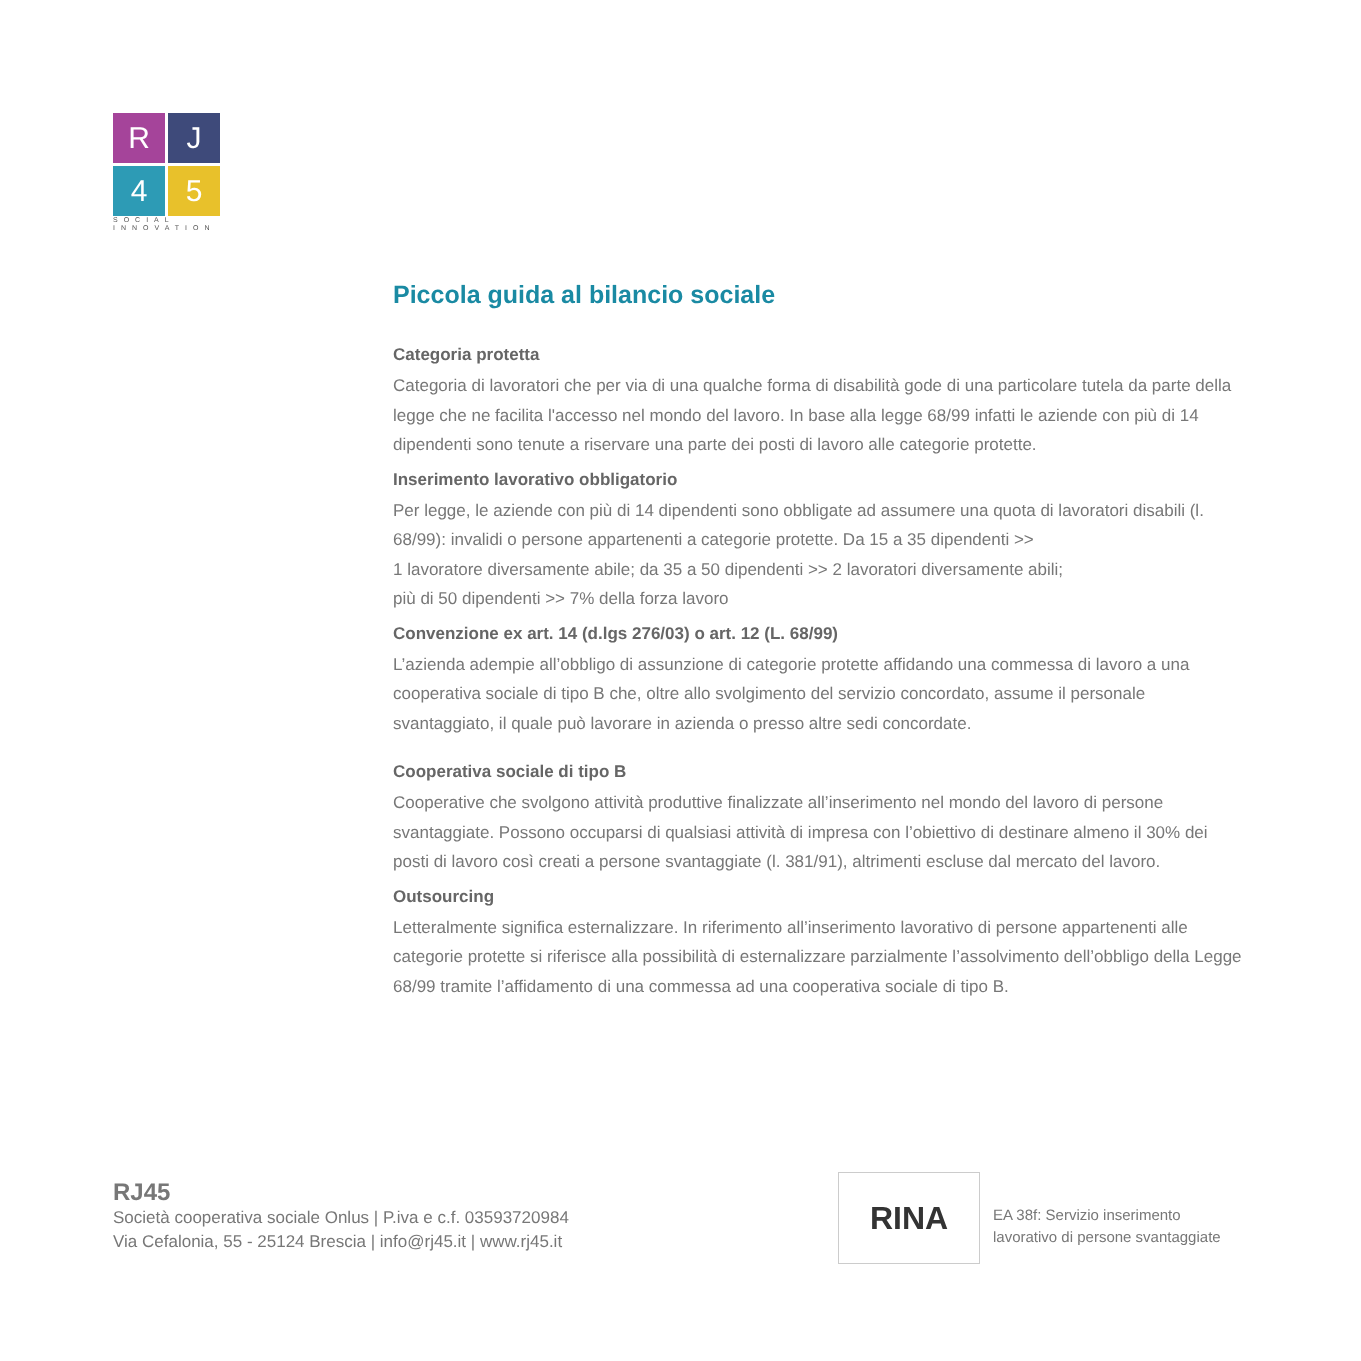R
J
4
5
SOCIAL INNOVATION
Piccola guida al bilancio sociale
Categoria protetta
Categoria di lavoratori che per via di una qualche forma di disabilità gode di una particolare tutela da parte della legge che ne facilita l'accesso nel mondo del lavoro. In base alla legge 68/99 infatti le aziende con più di 14 dipendenti sono tenute a riservare una parte dei posti di lavoro alle categorie protette.
Inserimento lavorativo obbligatorio
Per legge, le aziende con più di 14 dipendenti sono obbligate ad assumere una quota di lavoratori disabili (l. 68/99): invalidi o persone appartenenti a categorie protette. Da 15 a 35 dipendenti >>
1 lavoratore diversamente abile; da 35 a 50 dipendenti >> 2 lavoratori diversamente abili;
più di 50 dipendenti >> 7% della forza lavoro
Convenzione ex art. 14 (d.lgs 276/03) o art. 12 (L. 68/99)
L’azienda adempie all’obbligo di assunzione di categorie protette affidando una commessa di lavoro a una cooperativa sociale di tipo B che, oltre allo svolgimento del servizio concordato, assume il personale svantaggiato, il quale può lavorare in azienda o presso altre sedi concordate.
Cooperativa sociale di tipo B
Cooperative che svolgono attività produttive finalizzate all’inserimento nel mondo del lavoro di persone svantaggiate. Possono occuparsi di qualsiasi attività di impresa con l’obiettivo di destinare almeno il 30% dei posti di lavoro così creati a persone svantaggiate (l. 381/91), altrimenti escluse dal mercato del lavoro.
Outsourcing
Letteralmente significa esternalizzare. In riferimento all’inserimento lavorativo di persone appartenenti alle categorie protette si riferisce alla possibilità di esternalizzare parzialmente l’assolvimento dell’obbligo della Legge 68/99 tramite l’affidamento di una commessa ad una cooperativa sociale di tipo B.
RJ45
Società cooperativa sociale Onlus | P.iva e c.f. 03593720984
Via Cefalonia, 55 - 25124 Brescia | info@rj45.it | www.rj45.it
RINA
EA 38f: Servizio inserimento
lavorativo di persone svantaggiate